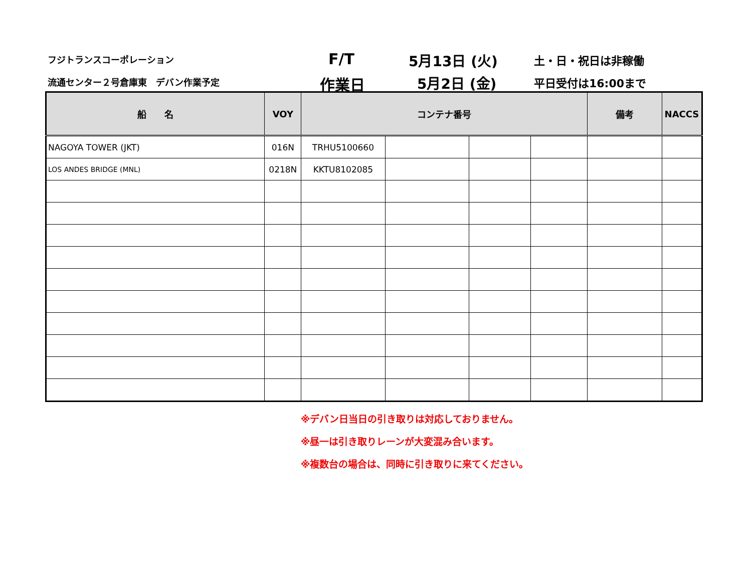フジトランスコーポレーション F/T 5月13日 (火) 土・日・祝日は非稼働
流通センター２号倉庫東　デバン作業予定 作業日 5月2日 (金) 平日受付は16:00まで
| 船 名 | VOY | コンテナ番号 | | | | 備考 | NACCS |
| --- | --- | --- | --- | --- | --- | --- | --- |
| NAGOYA TOWER (JKT) | 016N | TRHU5100660 | | | | | |
| LOS ANDES BRIDGE (MNL) | 0218N | KKTU8102085 | | | | | |
※デバン日当日の引き取りは対応しておりません。
※昼一は引き取りレーンが大変混み合います。
※複数台の場合は、同時に引き取りに来てください。